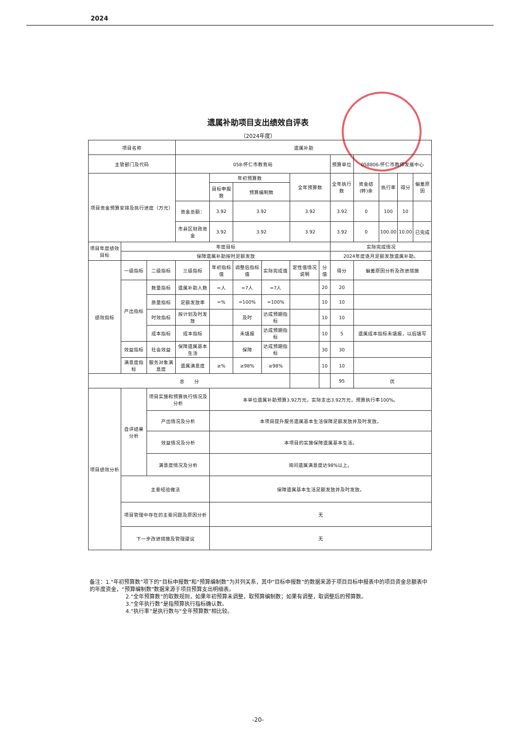2024
遗属补助项目支出绩效自评表
（2024年度）
| 项目名称 | | | 遗属补助 | | | | | | | | | | |
| 主管部门及代码 | | | 058-怀仁市教育局 | | | | | | 预算单位 | 058806-怀仁市教师发展中心 | | | |
| 项目资金预算安排及执行进度（万元） | | | | 年初预算数 | | | 全年预算数 | | 全年执行数 | 资金结(转)余 | 执行率 | 得分 | 偏差原因 |
| | | | | 目标申报数 | 预算编制数 | | | | | | | | |
| | | | 资金总额： | 3.92 | 3.92 | | 3.92 | | 3.92 | 0 | 100 | 10 | |
| | | | 市县区财政资金 | 3.92 | 3.92 | | 3.92 | | 3.92 | 0 | 100.00 | 10.00 | 已完成 |
| 项目年度绩效目标 | 年度目标 | | | | | | | | 实际完成情况 | | | | |
| | 保障遗属补助按时足额发放 | | | | | | | | 2024年度逐月足额发放遗属补助。 | | | | |
| 绩效指标 | 一级指标 | 二级指标 | 三级指标 | 年初指标值 | 调整后指标值 | 实际完成值 | 定性值情况说明 | 分值 | 得分 | 偏差原因分析及改进措施 | | | |
| | 产出指标 | 数量指标 | 遗属补助人数 | =人 | =7人 | =7人 | | 20 | 20 | | | | |
| | | 质量指标 | 足额发放率 | =% | =100% | =100% | | 10 | 10 | | | | |
| | | 时效指标 | 按计划及时发放 | | 及时 | 达成预期指标 | | 10 | 10 | | | | |
| | | 成本指标 | 成本指标 | | 未填报 | 达成预期指标 | | 10 | 5 | 遗属成本指标未填报，以后填写 | | | |
| | 效益指标 | 社会效益 | 保障遗属基本生活 | | 保障 | 达成预期指标 | | 30 | 30 | | | | |
| | 满意度指标 | 服务对象满意度 | 遗属满意度 | ≥% | ≥98% | ≥98% | | 10 | 10 | | | | |
| 总 分 | | | | | | | | | 95 | 优 | | | |
| 项目绩效分析 | 自评结果分析 | 项目实施和预算执行情况及分析 | | 本单位遗属补助预算3.92万元，实际支出3.92万元，预算执行率100%。 | | | | | | | | | |
| | | 产出情况及分析 | | 本项目提升服务遗属基本生活保障足额发放并及时发放。 | | | | | | | | | |
| | | 效益情况及分析 | | 本项目的实施保障遗属基本生活。 | | | | | | | | | |
| | | 满意度情况及分析 | | 询问遗属满意度达98%以上。 | | | | | | | | | |
| | 主要经验做法 | | | 保障遗属基本生活足额发放并及时发放。 | | | | | | | | | |
| | 项目管理中存在的主要问题及原因分析 | | | 无 | | | | | | | | | |
| | 下一步改进措施及管理建议 | | | 无 | | | | | | | | | |
备注：1.“年初预算数”项下的“目标申报数”和“预算编制数”为并列关系，其中“目标申报数”的数据来源于项目目标申报表中的项目资金总额表中的年度资金，“预算编制数”数据来源于项目预算支出明细表。
2.“全年预算数”的取数规则，如果年初预算未调整，取预算编制数；如果有调整，取调整后的预算数。
3.“全年执行数”是指预算执行指标确认数。
4.“执行率”是执行数与“全年预算数”相比较。
-20-